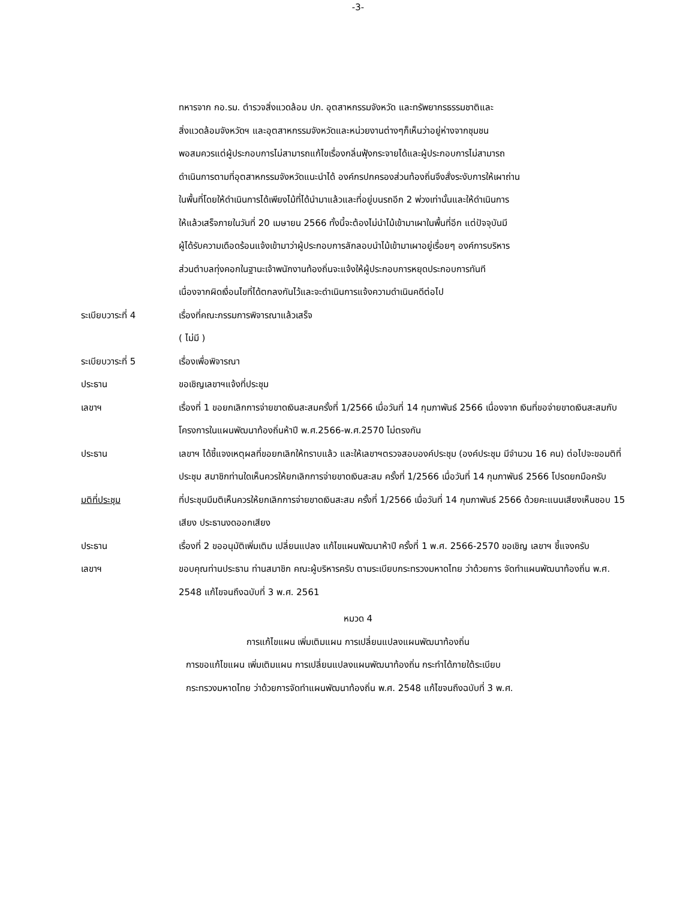-3-
ทหารจาก กอ.รม. ตำรวจสิ่งแวดล้อม ปภ. อุตสาหกรรมจังหวัด และทรัพยากรธรรมชาติและ
สิ่งแวดล้อมจังหวัดฯ และอุตสาหกรรมจังหวัดและหน่วยงานต่างๆก็เห็นว่าอยู่ห่างจากชุมชน
พอสมควรแต่ผู้ประกอบการไม่สามารถแก้ไขเรื่องกลิ่นฟุ้งกระจายได้และผู้ประกอบการไม่สามารถ
ดำเนินการตามที่อุตสาหกรรมจังหวัดแนะนำได้ องค์กรปกครองส่วนท้องถิ่นจึงสั่งระงับการให้เผาถ่าน
ในพื้นที่โดยให้ดำเนินการได้เพียงไม้ที่ได้นำมาแล้วและที่อยู่บนรถอีก 2 พ่วงเท่านั้นและให้ดำเนินการ
ให้แล้วเสร็จภายในวันที่ 20 เมษายน 2566 ทั้งนี้จะต้องไม่นำไม้เข้ามาเผาในพื้นที่อีก แต่ปัจจุบันมี
ผู้ได้รับความเดือดร้อนแจ้งเข้ามาว่าผู้ประกอบการลักลอบนำไม้เข้ามาเผาอยู่เรื่อยๆ องค์การบริหาร
ส่วนตำบลทุ่งคอกในฐานะเจ้าพนักงานท้องถิ่นจะแจ้งให้ผู้ประกอบการหยุดประกอบการทันที
เนื่องจากผิดเงื่อนไขที่ได้ตกลงกันไว้และจะดำเนินการแจ้งความดำเนินคดีต่อไป
ระเบียบวาระที่ 4 เรื่องที่คณะกรรมการพิจารณาแล้วเสร็จ
( ไม่มี )
ระเบียบวาระที่ 5 เรื่องเพื่อพิจารณา
ประธาน ขอเชิญเลขาฯแจ้งที่ประชุม
เลขาฯ เรื่องที่ 1 ขอยกเลิกการจ่ายขาดเงินสะสมครั้งที่ 1/2566 เมื่อวันที่ 14 กุมภาพันธ์ 2566 เนื่องจาก เงินที่ขอจ่ายขาดเงินสะสมกับโครงการในแผนพัฒนาท้องถิ่นห้าปี พ.ศ.2566-พ.ศ.2570 ไม่ตรงกัน
ประธาน เลขาฯ ได้ชี้แจงเหตุผลที่ขอยกเลิกให้ทราบแล้ว และให้เลขาฯตรวจสอบองค์ประชุม (องค์ประชุม มีจำนวน 16 คน) ต่อไปจะขอมติที่ประชุม สมาชิกท่านใดเห็นควรให้ยกเลิกการจ่ายขาดเงินสะสม ครั้งที่ 1/2566 เมื่อวันที่ 14 กุมภาพันธ์ 2566 โปรดยกมือครับ
มติที่ประชุม ที่ประชุมมีมติเห็นควรให้ยกเลิกการจ่ายขาดเงินสะสม ครั้งที่ 1/2566 เมื่อวันที่ 14 กุมภาพันธ์ 2566 ด้วยคะแนนเสียงเห็นชอบ 15 เสียง ประธานงดออกเสียง
ประธาน เรื่องที่ 2 ขออนุมัติเพิ่มเติม เปลี่ยนแปลง แก้ไขแผนพัฒนาห้าปี ครั้งที่ 1 พ.ศ. 2566-2570 ขอเชิญ เลขาฯ ชี้แจงครับ
เลขาฯ ขอบคุณท่านประธาน ท่านสมาชิก คณะผู้บริหารครับ ตามระเบียบกระทรวงมหาดไทย ว่าด้วยการ จัดทำแผนพัฒนาท้องถิ่น พ.ศ. 2548 แก้ไขจนถึงฉบับที่ 3 พ.ศ. 2561
หมวด 4
การแก้ไขแผน เพิ่มเติมแผน การเปลี่ยนแปลงแผนพัฒนาท้องถิ่น
การขอแก้ไขแผน เพิ่มเติมแผน การเปลี่ยนแปลงแผนพัฒนาท้องถิ่น กระทำได้ภายใต้ระเบียบ
กระทรวงมหาดไทย ว่าด้วยการจัดทำแผนพัฒนาท้องถิ่น พ.ศ. 2548 แก้ไขจนถึงฉบับที่ 3 พ.ศ.